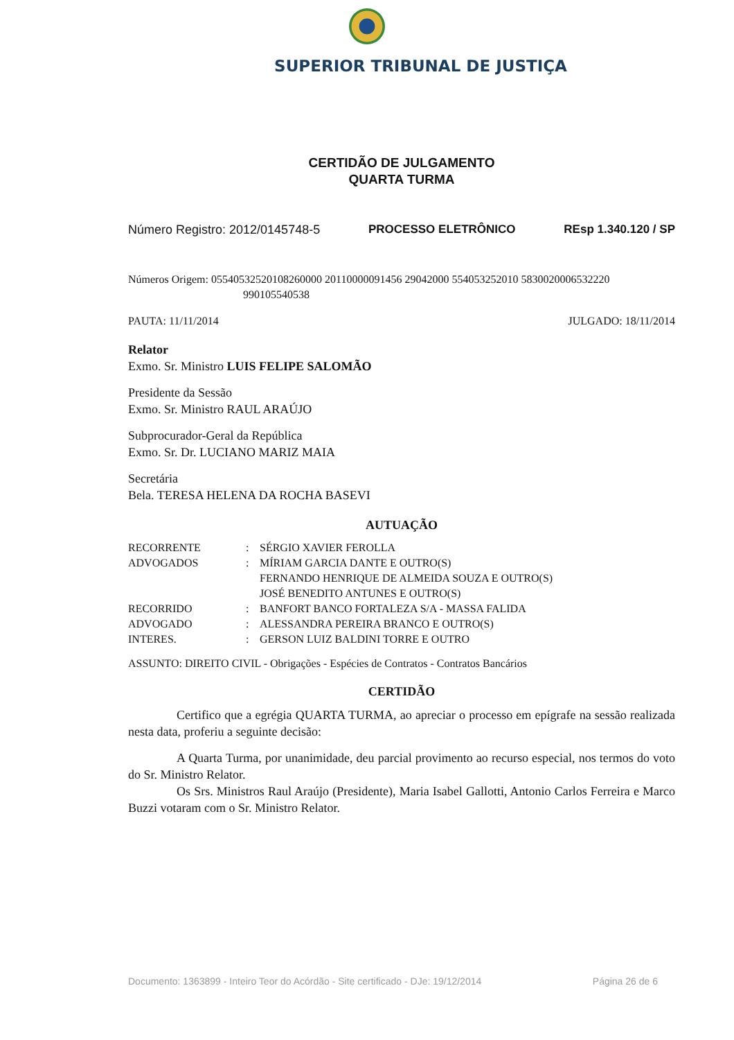SUPERIOR TRIBUNAL DE JUSTIÇA
CERTIDÃO DE JULGAMENTO
QUARTA TURMA
Número Registro: 2012/0145748-5 PROCESSO ELETRÔNICO REsp 1.340.120 / SP
Números Origem: 05540532520108260000 20110000091456 29042000 554053252010 5830020006532220
990105540538
PAUTA: 11/11/2014 JULGADO: 18/11/2014
Relator
Exmo. Sr. Ministro LUIS FELIPE SALOMÃO
Presidente da Sessão
Exmo. Sr. Ministro RAUL ARAÚJO
Subprocurador-Geral da República
Exmo. Sr. Dr. LUCIANO MARIZ MAIA
Secretária
Bela. TERESA HELENA DA ROCHA BASEVI
AUTUAÇÃO
| RECORRENTE | : | SÉRGIO XAVIER FEROLLA |
| ADVOGADOS | : | MÍRIAM GARCIA DANTE E OUTRO(S) FERNANDO HENRIQUE DE ALMEIDA SOUZA E OUTRO(S) JOSÉ BENEDITO ANTUNES E OUTRO(S) |
| RECORRIDO | : | BANFORT BANCO FORTALEZA S/A - MASSA FALIDA |
| ADVOGADO | : | ALESSANDRA PEREIRA BRANCO E OUTRO(S) |
| INTERES. | : | GERSON LUIZ BALDINI TORRE E OUTRO |
ASSUNTO: DIREITO CIVIL - Obrigações - Espécies de Contratos - Contratos Bancários
CERTIDÃO
Certifico que a egrégia QUARTA TURMA, ao apreciar o processo em epígrafe na sessão realizada nesta data, proferiu a seguinte decisão:
A Quarta Turma, por unanimidade, deu parcial provimento ao recurso especial, nos termos do voto do Sr. Ministro Relator.
Os Srs. Ministros Raul Araújo (Presidente), Maria Isabel Gallotti, Antonio Carlos Ferreira e Marco Buzzi votaram com o Sr. Ministro Relator.
Documento: 1363899 - Inteiro Teor do Acórdão - Site certificado - DJe: 19/12/2014 Página 26 de 6